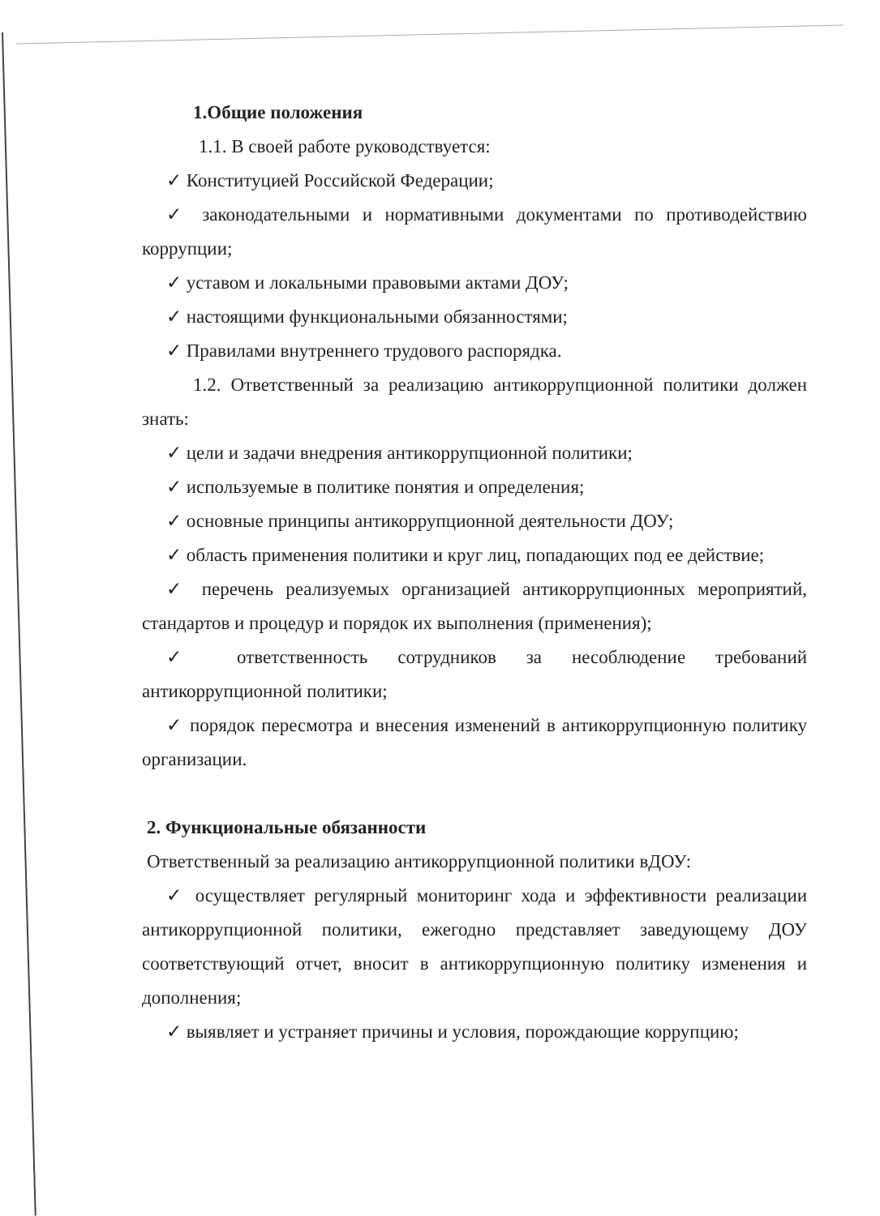1.Общие положения
1.1. В своей работе руководствуется:
✓ Конституцией Российской Федерации;
✓ законодательными и нормативными документами по противодействию коррупции;
✓ уставом и локальными правовыми актами ДОУ;
✓ настоящими функциональными обязанностями;
✓ Правилами внутреннего трудового распорядка.
1.2. Ответственный за реализацию антикоррупционной политики должен знать:
✓ цели и задачи внедрения антикоррупционной политики;
✓ используемые в политике понятия и определения;
✓ основные принципы антикоррупционной деятельности ДОУ;
✓ область применения политики и круг лиц, попадающих под ее действие;
✓ перечень реализуемых организацией антикоррупционных мероприятий, стандартов и процедур и порядок их выполнения (применения);
✓ ответственность сотрудников за несоблюдение требований антикоррупционной политики;
✓ порядок пересмотра и внесения изменений в антикоррупционную политику организации.
2. Функциональные обязанности
Ответственный за реализацию антикоррупционной политики вДОУ:
✓ осуществляет регулярный мониторинг хода и эффективности реализации антикоррупционной политики, ежегодно представляет заведующему ДОУ соответствующий отчет, вносит в антикоррупционную политику изменения и дополнения;
✓ выявляет и устраняет причины и условия, порождающие коррупцию;